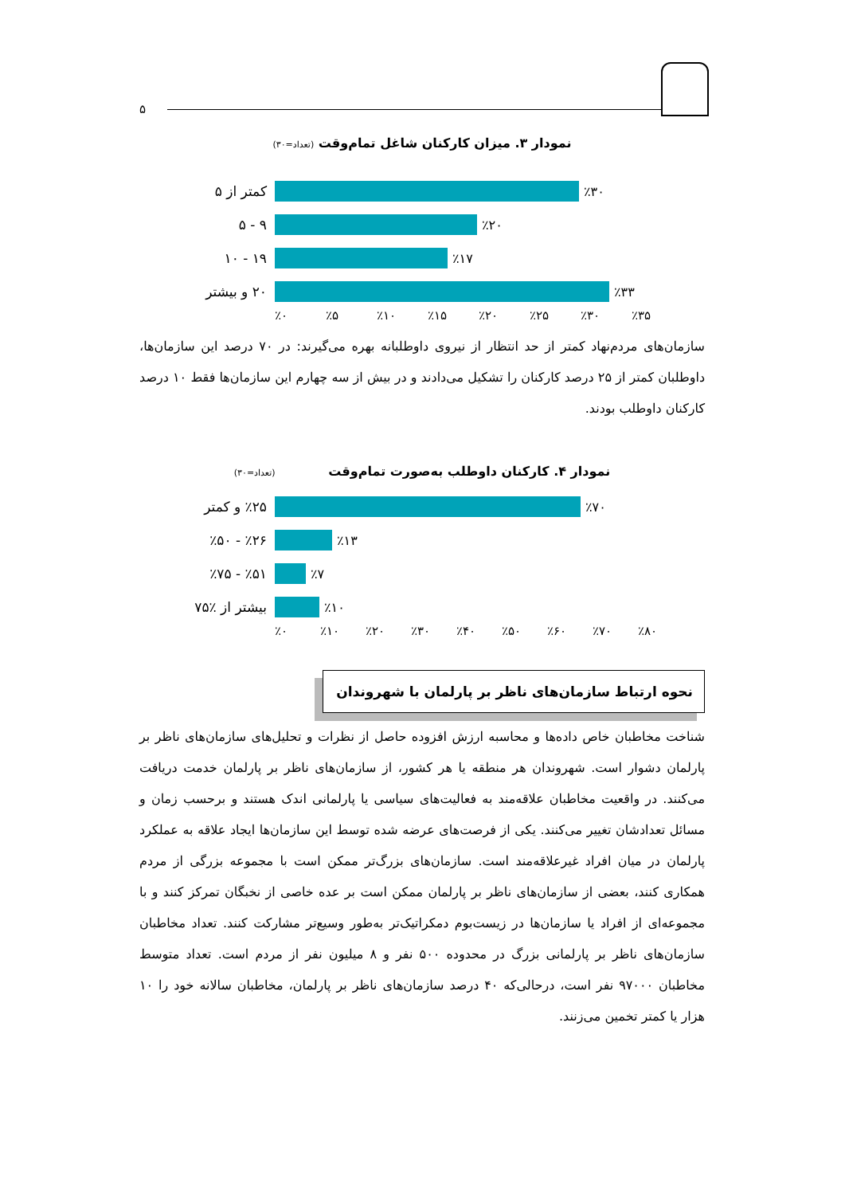۵
نمودار ۳. میزان کارکنان شاغل تمام‌وقت (تعداد=۳۰)
کمتر از ۵ ٪۳۰
۹ - ۵ ٪۲۰
۱۹ - ۱۰ ٪۱۷
۲۰ و بیشتر
٪۳۳
٪۰ ٪۵ ٪۱۰ ٪۱۵ ٪۲۰ ٪۲۵ ٪۳۰ ٪۳۵
سازمان‌های مردم‌نهاد کمتر از حد انتظار از نیروی داوطلبانه بهره می‌گیرند: در ۷۰ درصد این سازمان‌ها، داوطلبان کمتر از ۲۵ درصد کارکنان را تشکیل می‌دادند و در بیش از سه چهارم این سازمان‌ها فقط ۱۰ درصد کارکنان داوطلب بودند.
نمودار ۴. کارکنان داوطلب به‌صورت تمام‌وقت (تعداد=۳۰)
٪۲۵ و کمتر
٪۷۰
٪۲۶ - ٪۵۰ ٪۱۳
٪۵۱ - ٪۷۵ ٪۷
بیشتر از ٪۷۵
٪۱۰
٪۰ ٪۱۰ ٪۲۰ ٪۳۰ ٪۴۰ ٪۵۰ ٪۶۰ ٪۷۰ ٪۸۰
نحوه ارتباط سازمان‌های ناظر بر پارلمان با شهروندان
شناخت مخاطبان خاص داده‌ها و محاسبه ارزش افزوده حاصل از نظرات و تحلیل‌های سازمان‌های ناظر بر پارلمان دشوار است. شهروندان هر منطقه یا هر کشور، از سازمان‌های ناظر بر پارلمان خدمت دریافت می‌کنند. در واقعیت مخاطبان علاقه‌مند به فعالیت‌های سیاسی یا پارلمانی اندک هستند و برحسب زمان و مسائل تعدادشان تغییر می‌کنند. یکی از فرصت‌های عرضه شده توسط این سازمان‌ها ایجاد علاقه به عملکرد پارلمان در میان افراد غیرعلاقه‌مند است. سازمان‌های بزرگ‌تر ممکن است با مجموعه بزرگی از مردم همکاری کنند، بعضی از سازمان‌های ناظر بر پارلمان ممکن است بر عده خاصی از نخبگان تمرکز کنند و با مجموعه‌ای از افراد یا سازمان‌ها در زیست‌بوم دمکراتیک‌تر به‌طور وسیع‌تر مشارکت کنند. تعداد مخاطبان سازمان‌های ناظر بر پارلمانی بزرگ در محدوده ۵۰۰ نفر و ۸ میلیون نفر از مردم است. تعداد متوسط مخاطبان ۹۷۰۰۰ نفر است، درحالی‌که ۴۰ درصد سازمان‌های ناظر بر پارلمان، مخاطبان سالانه خود را ۱۰ هزار یا کمتر تخمین می‌زنند.